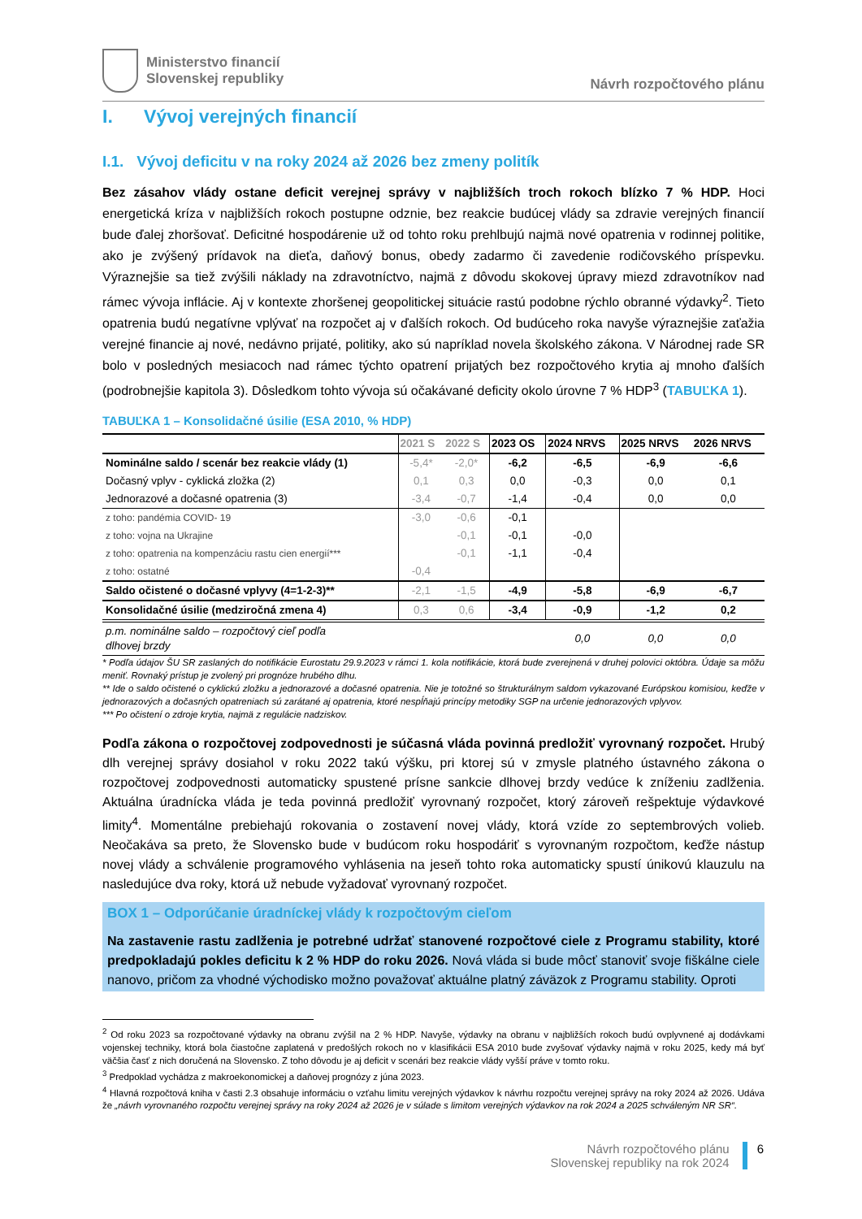Ministerstvo financií
Slovenskej republiky
Návrh rozpočtového plánu
I. Vývoj verejných financií
I.1. Vývoj deficitu v na roky 2024 až 2026 bez zmeny politík
Bez zásahov vlády ostane deficit verejnej správy v najbližších troch rokoch blízko 7 % HDP. Hoci energetická kríza v najbližších rokoch postupne odznie, bez reakcie budúcej vlády sa zdravie verejných financií bude ďalej zhoršovať. Deficitné hospodárenie už od tohto roku prehlbujú najmä nové opatrenia v rodinnej politike, ako je zvýšený prídavok na dieťa, daňový bonus, obedy zadarmo či zavedenie rodičovského príspevku. Výraznejšie sa tiež zvýšili náklady na zdravotníctvo, najmä z dôvodu skokovej úpravy miezd zdravotníkov nad rámec vývoja inflácie. Aj v kontexte zhoršenej geopolitickej situácie rastú podobne rýchlo obranné výdavky<sup>2</sup>. Tieto opatrenia budú negatívne vplývať na rozpočet aj v ďalších rokoch. Od budúceho roka navyše výraznejšie zaťažia verejné financie aj nové, nedávno prijaté, politiky, ako sú napríklad novela školského zákona. V Národnej rade SR bolo v posledných mesiacoch nad rámec týchto opatrení prijatých bez rozpočtového krytia aj mnoho ďalších (podrobnejšie kapitola 3). Dôsledkom tohto vývoja sú očakávané deficity okolo úrovne 7 % HDP<sup>3</sup> (TABUĽKA 1).
TABUĽKA 1 – Konsolidačné úsilie (ESA 2010, % HDP)
| | 2021 S | 2022 S | 2023 OS | 2024 NRVS | 2025 NRVS | 2026 NRVS |
| --- | --- | --- | --- | --- | --- | --- |
| Nominálne saldo / scenár bez reakcie vlády (1) | -5,4* | -2,0* | -6,2 | -6,5 | -6,9 | -6,6 |
| Dočasný vplyv - cyklická zložka (2) | 0,1 | 0,3 | 0,0 | -0,3 | 0,0 | 0,1 |
| Jednorazové a dočasné opatrenia (3) | -3,4 | -0,7 | -1,4 | -0,4 | 0,0 | 0,0 |
| z toho: pandémia COVID- 19 | -3,0 | -0,6 | -0,1 | | | |
| z toho: vojna na Ukrajine | | -0,1 | -0,1 | -0,0 | | |
| z toho: opatrenia na kompenzáciu rastu cien energií*** | | -0,1 | -1,1 | -0,4 | | |
| z toho: ostatné | -0,4 | | | | | |
| Saldo očistené o dočasné vplyvy (4=1-2-3)** | -2,1 | -1,5 | -4,9 | -5,8 | -6,9 | -6,7 |
| Konsolidačné úsilie (medziročná zmena 4) | 0,3 | 0,6 | -3,4 | -0,9 | -1,2 | 0,2 |
| p.m. nominálne saldo – rozpočtový cieľ podľa dlhovej brzdy | | | | 0,0 | 0,0 | 0,0 |
* Podľa údajov ŠU SR zaslaných do notifikácie Eurostatu 29.9.2023 v rámci 1. kola notifikácie, ktorá bude zverejnená v druhej polovici októbra. Údaje sa môžu meniť. Rovnaký prístup je zvolený pri prognóze hrubého dlhu.
** Ide o saldo očistené o cyklickú zložku a jednorazové a dočasné opatrenia. Nie je totožné so štrukturálnym saldom vykazované Európskou komisiou, keďže v jednorazových a dočasných opatreniach sú zarátané aj opatrenia, ktoré nespĺňajú princípy metodiky SGP na určenie jednorazových vplyvov.
*** Po očistení o zdroje krytia, najmä z regulácie nadziskov.
Podľa zákona o rozpočtovej zodpovednosti je súčasná vláda povinná predložiť vyrovnaný rozpočet. Hrubý dlh verejnej správy dosiahol v roku 2022 takú výšku, pri ktorej sú v zmysle platného ústavného zákona o rozpočtovej zodpovednosti automaticky spustené prísne sankcie dlhovej brzdy vedúce k zníženiu zadlženia. Aktuálna úradnícka vláda je teda povinná predložiť vyrovnaný rozpočet, ktorý zároveň rešpektuje výdavkové limity<sup>4</sup>. Momentálne prebiehajú rokovania o zostavení novej vlády, ktorá vzíde zo septembrových volieb. Neočakáva sa preto, že Slovensko bude v budúcom roku hospodáriť s vyrovnaným rozpočtom, keďže nástup novej vlády a schválenie programového vyhlásenia na jeseň tohto roka automaticky spustí únikovú klauzulu na nasledujúce dva roky, ktorá už nebude vyžadovať vyrovnaný rozpočet.
BOX 1 – Odporúčanie úradníckej vlády k rozpočtovým cieľom
Na zastavenie rastu zadlženia je potrebné udržať stanovené rozpočtové ciele z Programu stability, ktoré predpokladajú pokles deficitu k 2 % HDP do roku 2026. Nová vláda si bude môcť stanoviť svoje fiškálne ciele nanovo, pričom za vhodné východisko možno považovať aktuálne platný záväzok z Programu stability. Oproti
<sup>2</sup> Od roku 2023 sa rozpočtované výdavky na obranu zvýšil na 2 % HDP. Navyše, výdavky na obranu v najbližších rokoch budú ovplyvnené aj dodávkami vojenskej techniky, ktorá bola čiastočne zaplatená v predošlých rokoch no v klasifikácii ESA 2010 bude zvyšovať výdavky najmä v roku 2025, kedy má byť väčšia časť z nich doručená na Slovensko. Z toho dôvodu je aj deficit v scenári bez reakcie vlády vyšší práve v tomto roku.
<sup>3</sup> Predpoklad vychádza z makroekonomickej a daňovej prognózy z júna 2023.
<sup>4</sup> Hlavná rozpočtová kniha v časti 2.3 obsahuje informáciu o vzťahu limitu verejných výdavkov k návrhu rozpočtu verejnej správy na roky 2024 až 2026. Udáva že „návrh vyrovnaného rozpočtu verejnej správy na roky 2024 až 2026 je v súlade s limitom verejných výdavkov na rok 2024 a 2025 schváleným NR SR“.
Návrh rozpočtového plánu
Slovenskej republiky na rok 2024
6